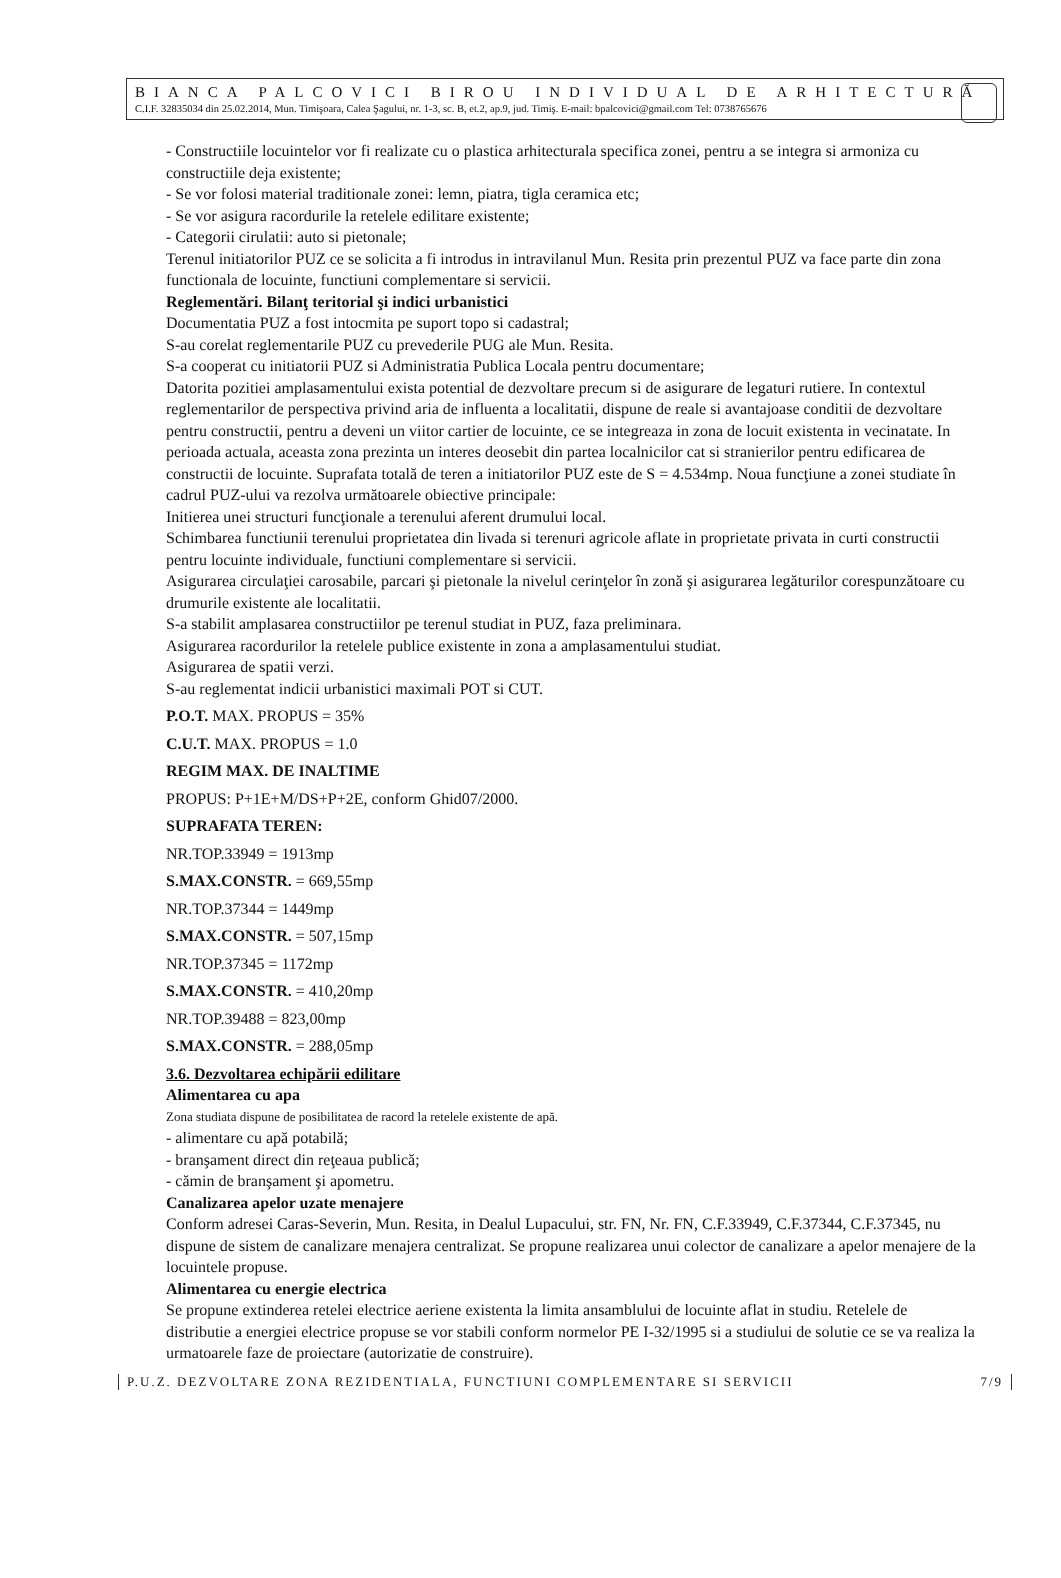BIANCA PALCOVICI BIROU INDIVIDUAL DE ARHITECTURĂ
C.I.F. 32835034 din 25.02.2014, Mun. Timişoara, Calea Şagului, nr. 1-3, sc. B, et.2, ap.9, jud. Timiş. E-mail: bpalcovici@gmail.com Tel: 0738765676
- Constructiile locuintelor vor fi realizate cu o plastica arhitecturala specifica zonei, pentru a se integra si armoniza cu constructiile deja existente;
- Se vor folosi material traditionale zonei: lemn, piatra, tigla ceramica etc;
- Se vor asigura racordurile la retelele edilitare existente;
- Categorii cirulatii: auto si pietonale;
Terenul initiatorilor PUZ ce se solicita a fi introdus in intravilanul Mun. Resita prin prezentul PUZ va face parte din zona functionala de locuinte, functiuni complementare si servicii.
Reglementări. Bilanţ teritorial şi indici urbanistici
Documentatia PUZ a fost intocmita pe suport topo si cadastral;
S-au corelat reglementarile PUZ cu prevederile PUG ale Mun. Resita.
S-a cooperat cu initiatorii PUZ si Administratia Publica Locala pentru documentare;
Datorita pozitiei amplasamentului exista potential de dezvoltare precum si de asigurare de legaturi rutiere. In contextul reglementarilor de perspectiva privind aria de influenta a localitatii, dispune de reale si avantajoase conditii de dezvoltare pentru constructii, pentru a deveni un viitor cartier de locuinte, ce se integreaza in zona de locuit existenta in vecinatate. In perioada actuala, aceasta zona prezinta un interes deosebit din partea localnicilor cat si stranierilor pentru edificarea de constructii de locuinte. Suprafata totală de teren a initiatorilor PUZ este de S = 4.534mp. Noua funcţiune a zonei studiate în cadrul PUZ-ului va rezolva următoarele obiective principale:
Initierea unei structuri funcţionale a terenului aferent drumului local.
Schimbarea functiunii terenului proprietatea din livada si terenuri agricole aflate in proprietate privata in curti constructii pentru locuinte individuale, functiuni complementare si servicii.
Asigurarea circulaţiei carosabile, parcari şi pietonale la nivelul cerinţelor în zonă şi asigurarea legăturilor corespunzătoare cu drumurile existente ale localitatii.
S-a stabilit amplasarea constructiilor pe terenul studiat in PUZ, faza preliminara.
Asigurarea racordurilor la retelele publice existente in zona a amplasamentului studiat.
Asigurarea de spatii verzi.
S-au reglementat indicii urbanistici maximali POT si CUT.
P.O.T. MAX. PROPUS = 35%
C.U.T. MAX. PROPUS = 1.0
REGIM MAX. DE INALTIME
PROPUS: P+1E+M/DS+P+2E, conform Ghid07/2000.
SUPRAFATA TEREN:
NR.TOP.33949 = 1913mp
S.MAX.CONSTR. = 669,55mp
NR.TOP.37344 = 1449mp
S.MAX.CONSTR. = 507,15mp
NR.TOP.37345 = 1172mp
S.MAX.CONSTR. = 410,20mp
NR.TOP.39488 = 823,00mp
S.MAX.CONSTR. = 288,05mp
3.6. Dezvoltarea echipării edilitare
Alimentarea cu apa
Zona studiata dispune de posibilitatea de racord la retelele existente de apă.
- alimentare cu apă potabilă;
- branşament direct din reţeaua publică;
- cămin de branşament şi apometru.
Canalizarea apelor uzate menajere
Conform adresei Caras-Severin, Mun. Resita, in Dealul Lupacului, str. FN, Nr. FN, C.F.33949, C.F.37344, C.F.37345, nu dispune de sistem de canalizare menajera centralizat. Se propune realizarea unui colector de canalizare a apelor menajere de la locuintele propuse.
Alimentarea cu energie electrica
Se propune extinderea retelei electrice aeriene existenta la limita ansamblului de locuinte aflat in studiu. Retelele de distributie a energiei electrice propuse se vor stabili conform normelor PE I-32/1995 si a studiului de solutie ce se va realiza la urmatoarele faze de proiectare (autorizatie de construire).
P.U.Z. DEZVOLTARE ZONA REZIDENTIALA, FUNCTIUNI COMPLEMENTARE SI SERVICII 7/9